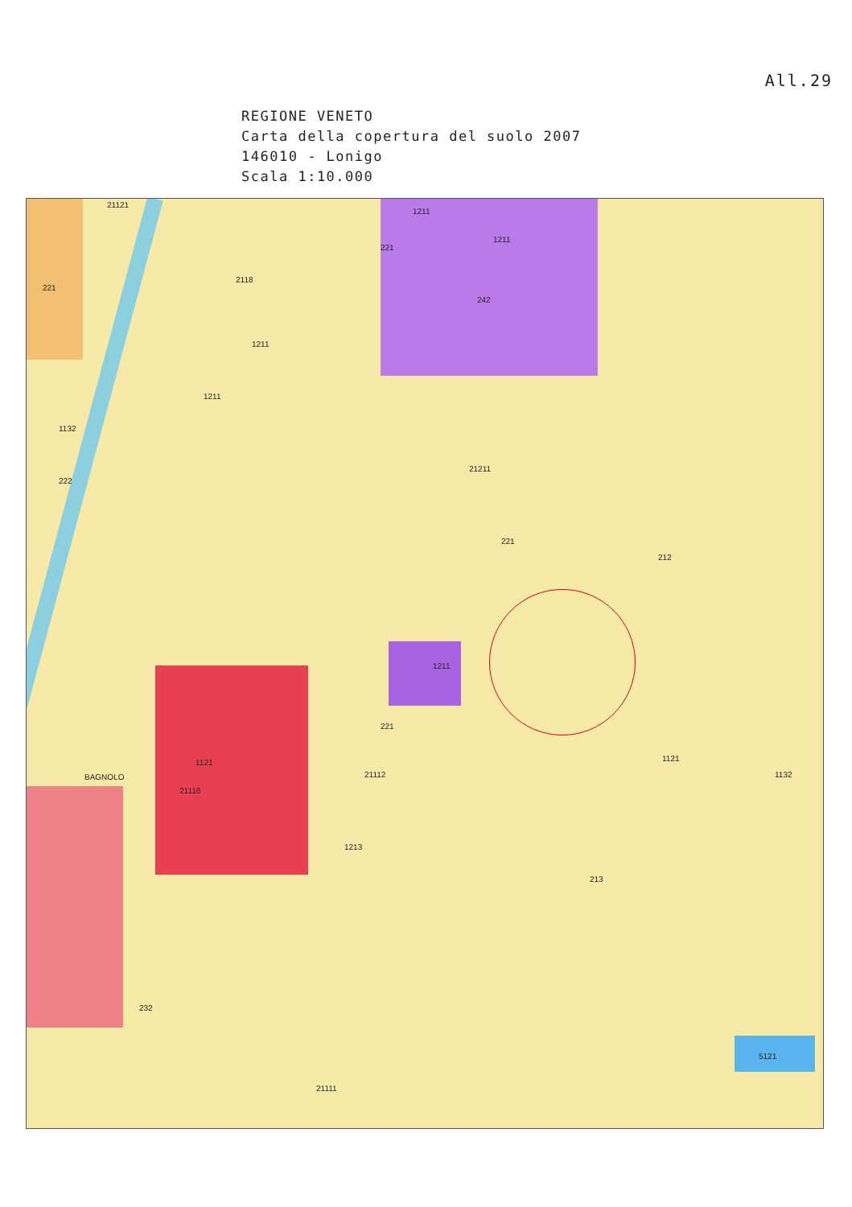All.29
REGIONE VENETO
Carta della copertura del suolo 2007
146010 - Lonigo
Scala 1:10.000
21121
1211
1211
221
2118
221
242
1211
1211
1132
222
21211
212
221
1211
221
1121
21116
21112
1213
213
5121
21111
BAGNOLO
1121
1132
232